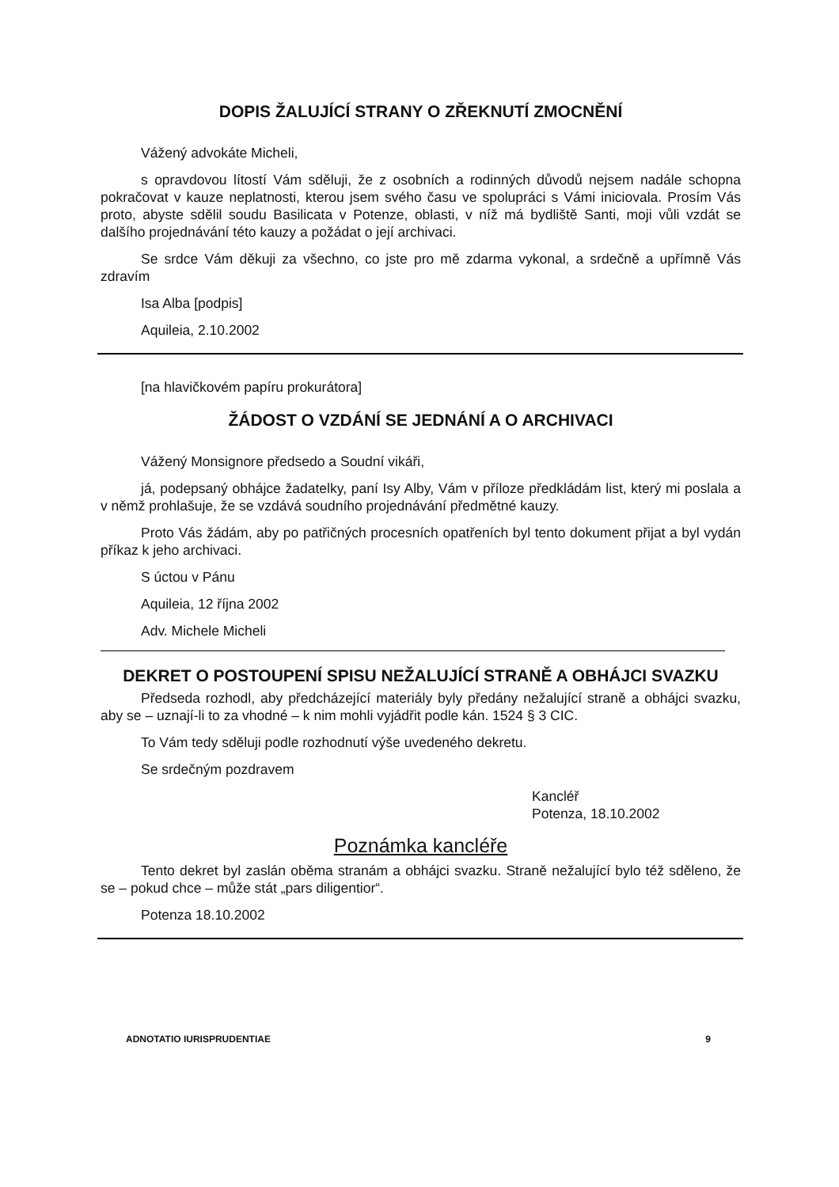DOPIS ŽALUJÍCÍ STRANY O ZŘEKNUTÍ ZMOCNĚNÍ
Vážený advokáte Micheli,
s opravdovou lítostí Vám sděluji, že z osobních a rodinných důvodů nejsem nadále schopna pokračovat v kauze neplatnosti, kterou jsem svého času ve spolupráci s Vámi iniciovala. Prosím Vás proto, abyste sdělil soudu Basilicata v Potenze, oblasti, v níž má bydliště Santi, moji vůli vzdát se dalšího projednávání této kauzy a požádat o její archivaci.
Se srdce Vám děkuji za všechno, co jste pro mě zdarma vykonal, a srdečně a upřímně Vás zdravím
Isa Alba [podpis]
Aquileia, 2.10.2002
[na hlavičkovém papíru prokurátora]
ŽÁDOST O VZDÁNÍ SE JEDNÁNÍ A O ARCHIVACI
Vážený Monsignore předsedo a Soudní vikáři,
já, podepsaný obhájce žadatelky, paní Isy Alby, Vám v příloze předkládám list, který mi poslala a v němž prohlašuje, že se vzdává soudního projednávání předmětné kauzy.
Proto Vás žádám, aby po patřičných procesních opatřeních byl tento dokument přijat a byl vydán příkaz k jeho archivaci.
S úctou v Pánu
Aquileia, 12 října 2002
Adv. Michele Micheli
DEKRET O POSTOUPENÍ SPISU NEŽALUJÍCÍ STRANĚ A OBHÁJCI SVAZKU
Předseda rozhodl, aby předcházející materiály byly předány nežalující straně a obhájci svazku, aby se – uznají-li to za vhodné – k nim mohli vyjádřit podle kán. 1524 § 3 CIC.
To Vám tedy sděluji podle rozhodnutí výše uvedeného dekretu.
Se srdečným pozdravem
Kancléř
Potenza, 18.10.2002
Poznámka kancléře
Tento dekret byl zaslán oběma stranám a obhájci svazku. Straně nežalující bylo též sděleno, že se – pokud chce – může stát „pars diligentior“.
Potenza 18.10.2002
ADNOTATIO IURISPRUDENTIAE 9